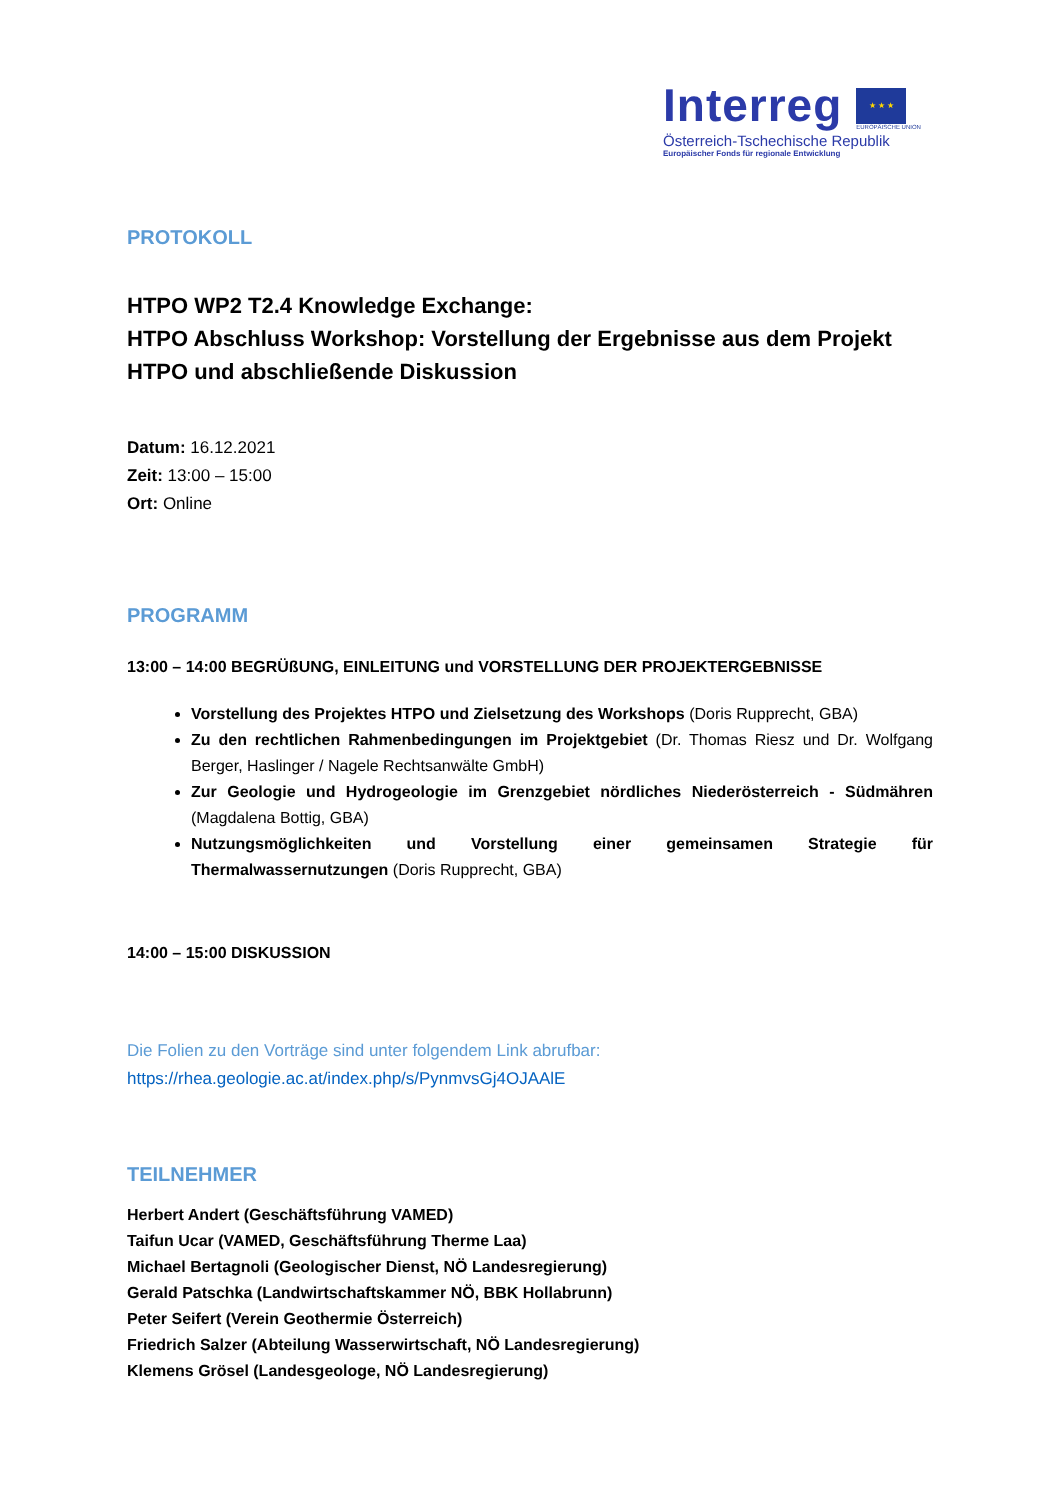Interreg
★ ★ ★
EUROPÄISCHE UNION
Österreich-Tschechische Republik
Europäischer Fonds für regionale Entwicklung
PROTOKOLL
HTPO WP2 T2.4 Knowledge Exchange:
HTPO Abschluss Workshop: Vorstellung der Ergebnisse aus dem Projekt HTPO und abschließende Diskussion
Datum: 16.12.2021
Zeit: 13:00 – 15:00
Ort: Online
PROGRAMM
13:00 – 14:00 BEGRÜßUNG, EINLEITUNG und VORSTELLUNG DER PROJEKTERGEBNISSE
Vorstellung des Projektes HTPO und Zielsetzung des Workshops (Doris Rupprecht, GBA)
Zu den rechtlichen Rahmenbedingungen im Projektgebiet (Dr. Thomas Riesz und Dr. Wolfgang Berger, Haslinger / Nagele Rechtsanwälte GmbH)
Zur Geologie und Hydrogeologie im Grenzgebiet nördliches Niederösterreich - Südmähren (Magdalena Bottig, GBA)
Nutzungsmöglichkeiten und Vorstellung einer gemeinsamen Strategie für Thermalwassernutzungen (Doris Rupprecht, GBA)
14:00 – 15:00 DISKUSSION
Die Folien zu den Vorträge sind unter folgendem Link abrufbar:
https://rhea.geologie.ac.at/index.php/s/PynmvsGj4OJAAlE
TEILNEHMER
Herbert Andert (Geschäftsführung VAMED)
Taifun Ucar (VAMED, Geschäftsführung Therme Laa)
Michael Bertagnoli (Geologischer Dienst, NÖ Landesregierung)
Gerald Patschka (Landwirtschaftskammer NÖ, BBK Hollabrunn)
Peter Seifert (Verein Geothermie Österreich)
Friedrich Salzer (Abteilung Wasserwirtschaft, NÖ Landesregierung)
Klemens Grösel (Landesgeologe, NÖ Landesregierung)